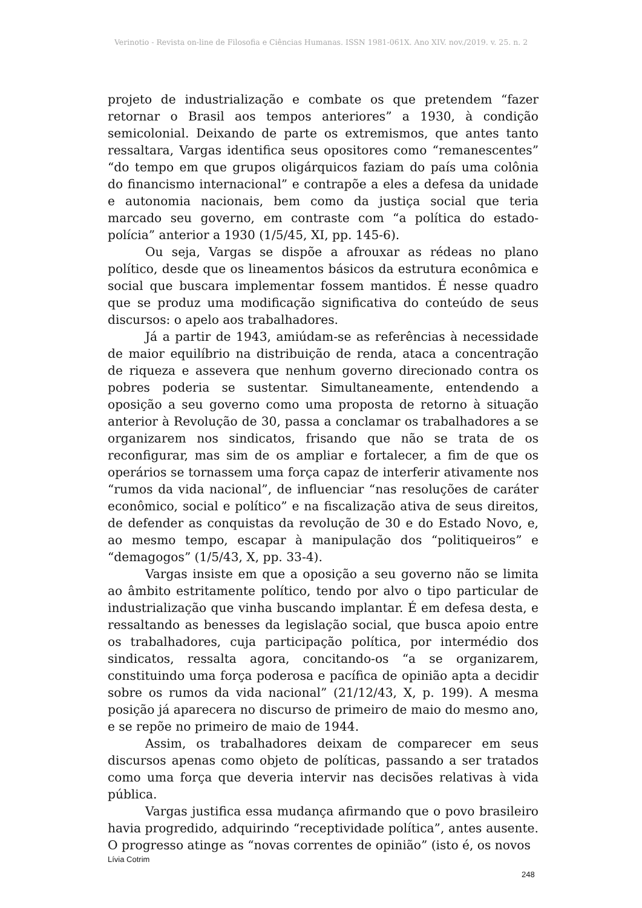Verinotio - Revista on-line de Filosofia e Ciências Humanas. ISSN 1981-061X. Ano XIV. nov./2019. v. 25. n. 2
projeto de industrialização e combate os que pretendem “fazer retornar o Brasil aos tempos anteriores” a 1930, à condição semicolonial. Deixando de parte os extremismos, que antes tanto ressaltara, Vargas identifica seus opositores como “remanescentes” “do tempo em que grupos oligárquicos faziam do país uma colônia do financismo internacional” e contrapõe a eles a defesa da unidade e autonomia nacionais, bem como da justiça social que teria marcado seu governo, em contraste com “a política do estado-polícia” anterior a 1930 (1/5/45, XI, pp. 145-6).
Ou seja, Vargas se dispõe a afrouxar as rédeas no plano político, desde que os lineamentos básicos da estrutura econômica e social que buscara implementar fossem mantidos. É nesse quadro que se produz uma modificação significativa do conteúdo de seus discursos: o apelo aos trabalhadores.
Já a partir de 1943, amiúdam-se as referências à necessidade de maior equilíbrio na distribuição de renda, ataca a concentração de riqueza e assevera que nenhum governo direcionado contra os pobres poderia se sustentar. Simultaneamente, entendendo a oposição a seu governo como uma proposta de retorno à situação anterior à Revolução de 30, passa a conclamar os trabalhadores a se organizarem nos sindicatos, frisando que não se trata de os reconfigurar, mas sim de os ampliar e fortalecer, a fim de que os operários se tornassem uma força capaz de interferir ativamente nos “rumos da vida nacional”, de influenciar “nas resoluções de caráter econômico, social e político” e na fiscalização ativa de seus direitos, de defender as conquistas da revolução de 30 e do Estado Novo, e, ao mesmo tempo, escapar à manipulação dos “politiqueiros” e “demagogos” (1/5/43, X, pp. 33-4).
Vargas insiste em que a oposição a seu governo não se limita ao âmbito estritamente político, tendo por alvo o tipo particular de industrialização que vinha buscando implantar. É em defesa desta, e ressaltando as benesses da legislação social, que busca apoio entre os trabalhadores, cuja participação política, por intermédio dos sindicatos, ressalta agora, concitando-os “a se organizarem, constituindo uma força poderosa e pacífica de opinião apta a decidir sobre os rumos da vida nacional” (21/12/43, X, p. 199). A mesma posição já aparecera no discurso de primeiro de maio do mesmo ano, e se repõe no primeiro de maio de 1944.
Assim, os trabalhadores deixam de comparecer em seus discursos apenas como objeto de políticas, passando a ser tratados como uma força que deveria intervir nas decisões relativas à vida pública.
Vargas justifica essa mudança afirmando que o povo brasileiro havia progredido, adquirindo “receptividade política”, antes ausente. O progresso atinge as “novas correntes de opinião” (isto é, os novos
Lívia Cotrim
248